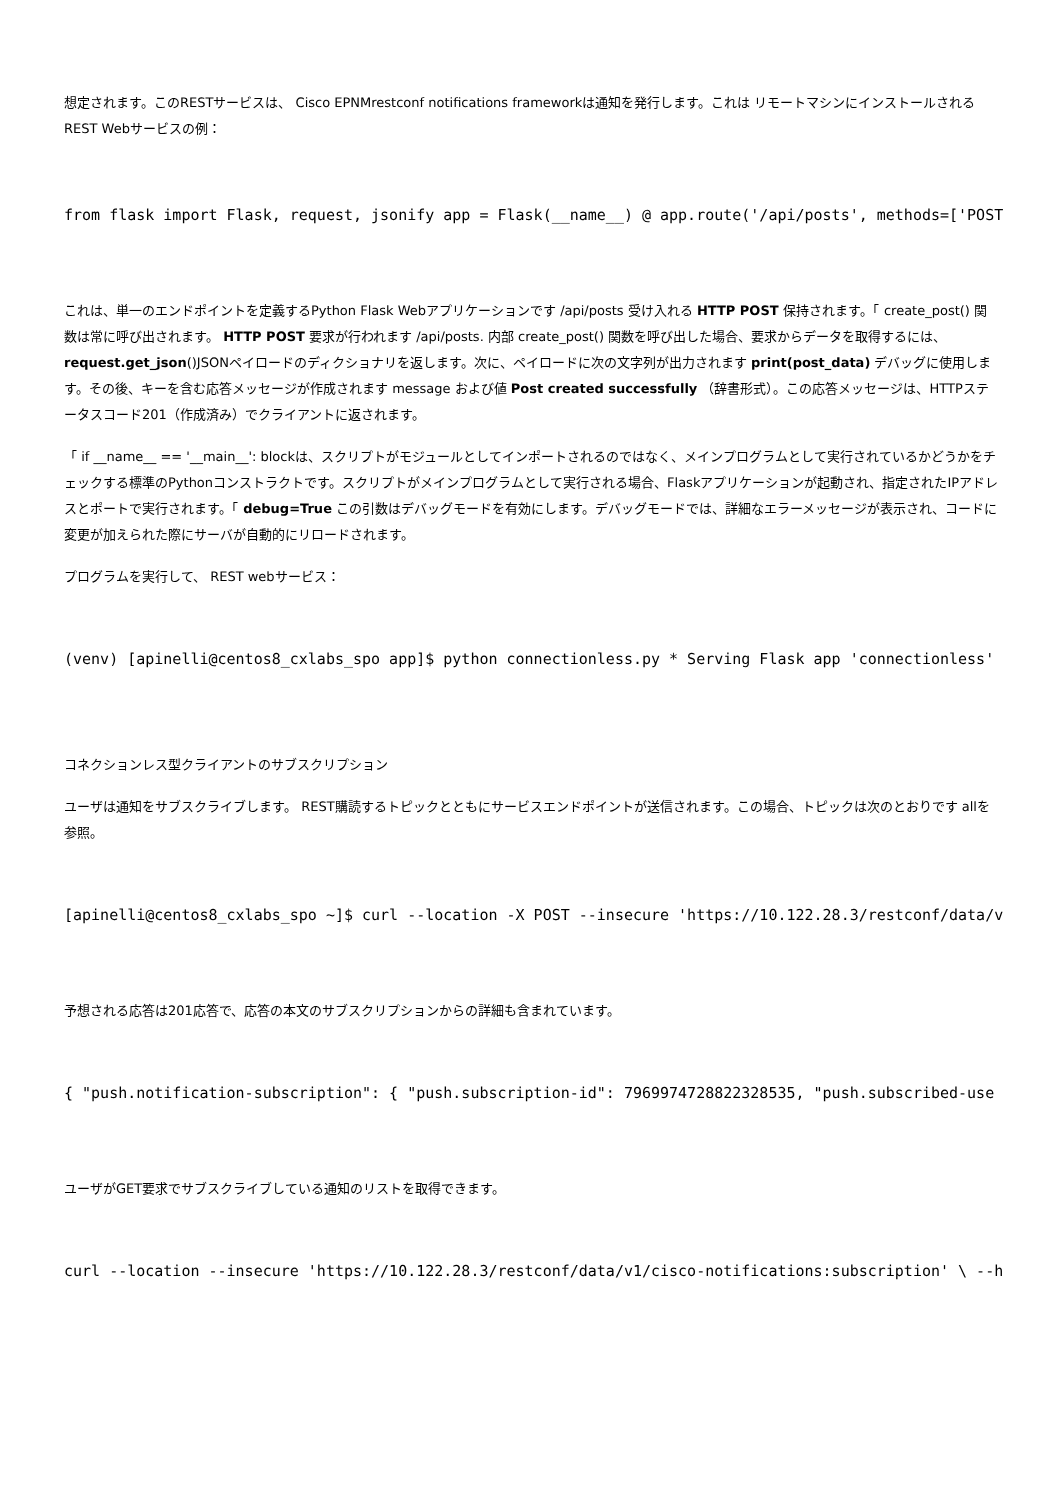想定されます。このRESTサービスは、 Cisco EPNMrestconf notifications frameworkは通知を発行します。これは リモートマシンにインストールされるREST Webサービスの例：
from flask import Flask, request, jsonify app = Flask(__name__) @ app.route('/api/posts', methods=['POST
これは、単一のエンドポイントを定義するPython Flask Webアプリケーションです /api/posts 受け入れる HTTP POST 保持されます。「 create_post() 関数は常に呼び出されます。 HTTP POST 要求が行われます /api/posts. 内部 create_post() 関数を呼び出した場合、要求からデータを取得するには、 request.get_json()JSONペイロードのディクショナリを返します。次に、ペイロードに次の文字列が出力されます print(post_data) デバッグに使用します。その後、キーを含む応答メッセージが作成されます message および値 Post created successfully （辞書形式）。この応答メッセージは、HTTPステータスコード201（作成済み）でクライアントに返されます。
「 if __name__ == '__main__': blockは、スクリプトがモジュールとしてインポートされるのではなく、メインプログラムとして実行されているかどうかをチェックする標準のPythonコンストラクトです。スクリプトがメインプログラムとして実行される場合、Flaskアプリケーションが起動され、指定されたIPアドレスとポートで実行されます。「 debug=True この引数はデバッグモードを有効にします。デバッグモードでは、詳細なエラーメッセージが表示され、コードに変更が加えられた際にサーバが自動的にリロードされます。
プログラムを実行して、 REST webサービス：
(venv) [apinelli@centos8_cxlabs_spo app]$ python connectionless.py * Serving Flask app 'connectionless'
コネクションレス型クライアントのサブスクリプション
ユーザは通知をサブスクライブします。 REST購読するトピックとともにサービスエンドポイントが送信されます。この場合、トピックは次のとおりです allを参照。
[apinelli@centos8_cxlabs_spo ~]$ curl --location -X POST --insecure 'https://10.122.28.3/restconf/data/v
予想される応答は201応答で、応答の本文のサブスクリプションからの詳細も含まれています。
{ "push.notification-subscription": { "push.subscription-id": 7969974728822328535, "push.subscribed-use
ユーザがGET要求でサブスクライブしている通知のリストを取得できます。
curl --location --insecure 'https://10.122.28.3/restconf/data/v1/cisco-notifications:subscription' \ --h